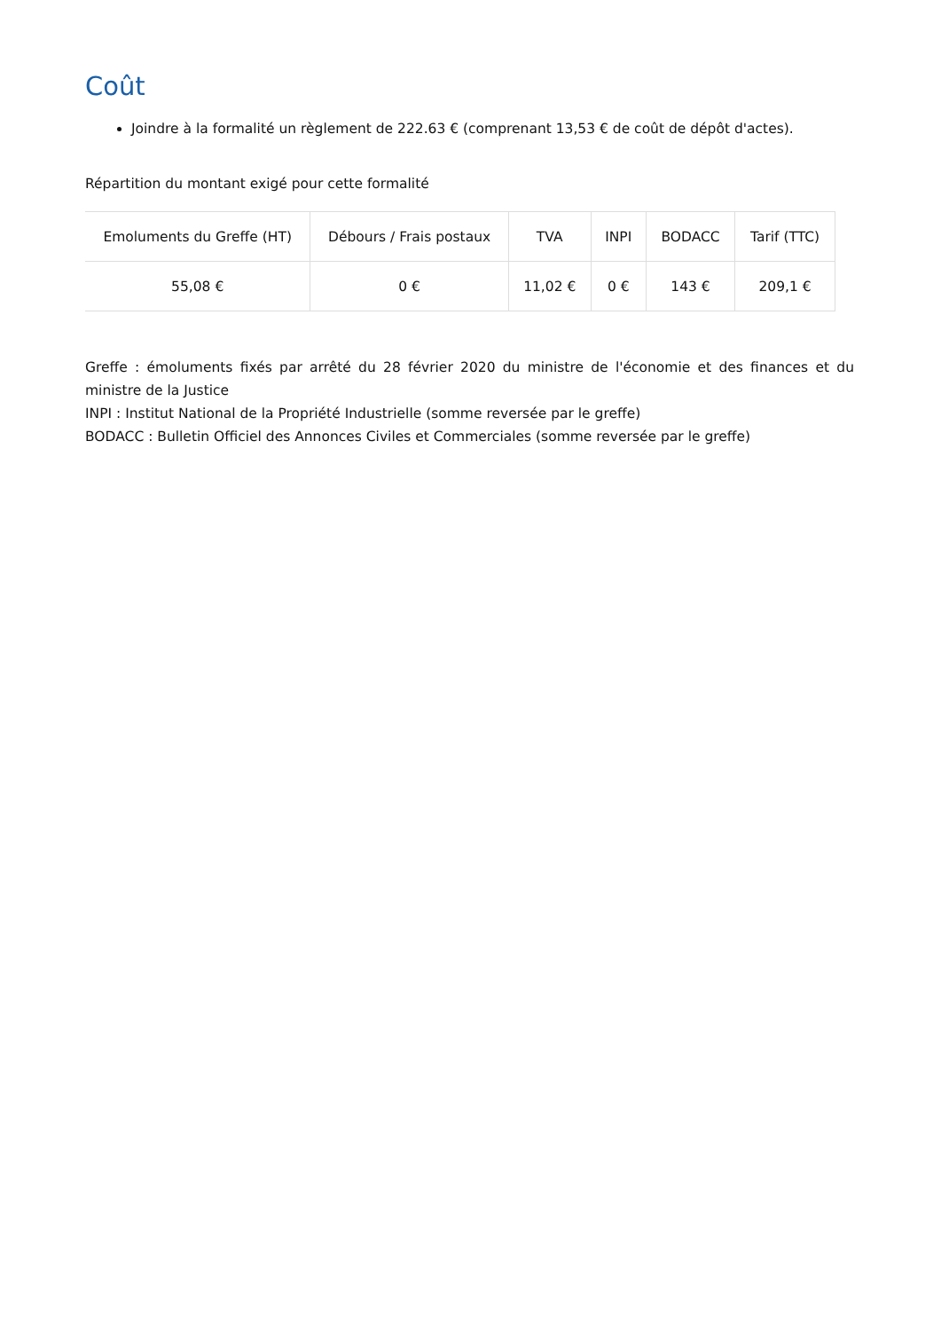Coût
Joindre à la formalité un règlement de 222.63 € (comprenant 13,53 € de coût de dépôt d'actes).
Répartition du montant exigé pour cette formalité
| Emoluments du Greffe (HT) | Débours / Frais postaux | TVA | INPI | BODACC | Tarif (TTC) |
| --- | --- | --- | --- | --- | --- |
| 55,08 € | 0 € | 11,02 € | 0 € | 143 € | 209,1 € |
Greffe : émoluments fixés par arrêté du 28 février 2020 du ministre de l'économie et des finances et du ministre de la Justice
INPI : Institut National de la Propriété Industrielle (somme reversée par le greffe)
BODACC : Bulletin Officiel des Annonces Civiles et Commerciales (somme reversée par le greffe)